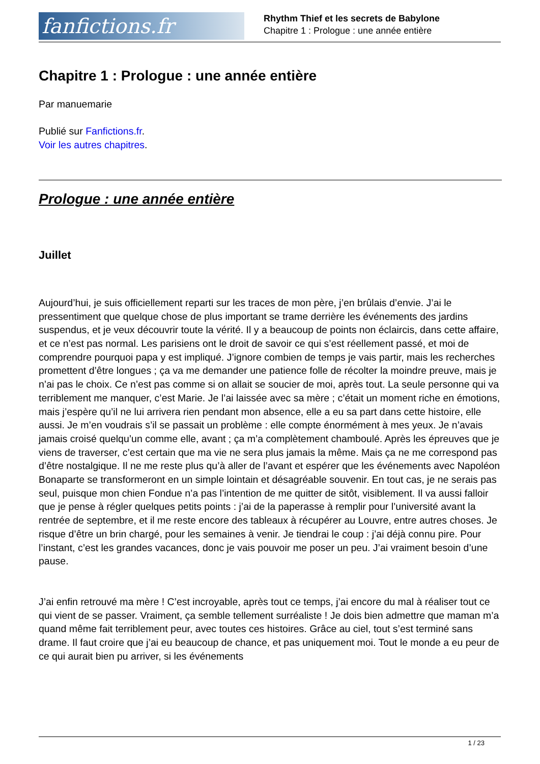fanfictions.fr
Rhythm Thief et les secrets de Babylone
Chapitre 1 : Prologue : une année entière
Chapitre 1 : Prologue : une année entière
Par manuemarie
Publié sur Fanfictions.fr.
Voir les autres chapitres.
Prologue : une année entière
Juillet
Aujourd’hui, je suis officiellement reparti sur les traces de mon père, j’en brûlais d’envie. J’ai le pressentiment que quelque chose de plus important se trame derrière les événements des jardins suspendus, et je veux découvrir toute la vérité. Il y a beaucoup de points non éclaircis, dans cette affaire, et ce n’est pas normal. Les parisiens ont le droit de savoir ce qui s’est réellement passé, et moi de comprendre pourquoi papa y est impliqué. J’ignore combien de temps je vais partir, mais les recherches promettent d’être longues ; ça va me demander une patience folle de récolter la moindre preuve, mais je n’ai pas le choix. Ce n’est pas comme si on allait se soucier de moi, après tout. La seule personne qui va terriblement me manquer, c’est Marie. Je l’ai laissée avec sa mère ; c’était un moment riche en émotions, mais j’espère qu’il ne lui arrivera rien pendant mon absence, elle a eu sa part dans cette histoire, elle aussi. Je m’en voudrais s’il se passait un problème : elle compte énormément à mes yeux. Je n’avais jamais croisé quelqu’un comme elle, avant ; ça m’a complètement chamboulé. Après les épreuves que je viens de traverser, c’est certain que ma vie ne sera plus jamais la même. Mais ça ne me correspond pas d’être nostalgique. Il ne me reste plus qu’à aller de l’avant et espérer que les événements avec Napoléon Bonaparte se transformeront en un simple lointain et désagréable souvenir. En tout cas, je ne serais pas seul, puisque mon chien Fondue n’a pas l’intention de me quitter de sitôt, visiblement. Il va aussi falloir que je pense à régler quelques petits points : j’ai de la paperasse à remplir pour l’université avant la rentrée de septembre, et il me reste encore des tableaux à récupérer au Louvre, entre autres choses. Je risque d’être un brin chargé, pour les semaines à venir. Je tiendrai le coup : j’ai déjà connu pire. Pour l’instant, c’est les grandes vacances, donc je vais pouvoir me poser un peu. J’ai vraiment besoin d’une pause.
J’ai enfin retrouvé ma mère ! C’est incroyable, après tout ce temps, j’ai encore du mal à réaliser tout ce qui vient de se passer. Vraiment, ça semble tellement surréaliste ! Je dois bien admettre que maman m’a quand même fait terriblement peur, avec toutes ces histoires. Grâce au ciel, tout s’est terminé sans drame. Il faut croire que j’ai eu beaucoup de chance, et pas uniquement moi. Tout le monde a eu peur de ce qui aurait bien pu arriver, si les événements
1 / 23